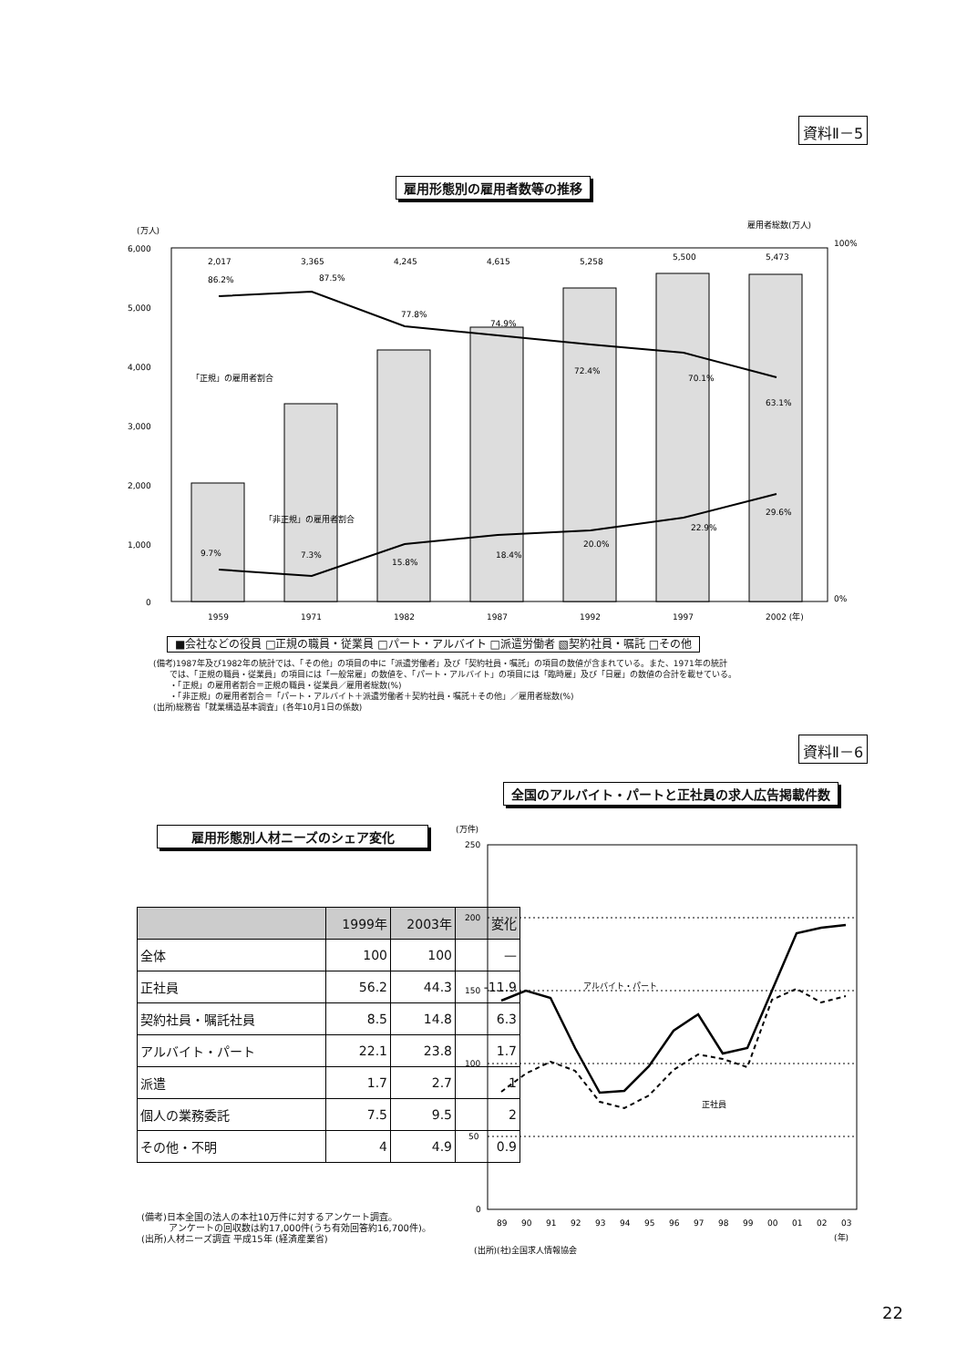資料Ⅱ－5
雇用形態別の雇用者数等の推移
(万人)
雇用者総数(万人)
6,000
5,000
4,000
3,000
2,000
1,000
0
100%
0%
1959
1971
1982
1987
1992
1997
2002 (年)
2,017
3,365
4,245
4,615
5,258
5,500
5,473
86.2%
87.5%
77.8%
74.9%
72.4%
70.1%
63.1%
「正規」の雇用者割合
「非正規」の雇用者割合
9.7%
7.3%
15.8%
18.4%
20.0%
22.9%
29.6%
■会社などの役員 □正規の職員・従業員 □パート・アルバイト □派遣労働者 ▧契約社員・嘱託 □その他
(備考)1987年及び1982年の統計では、「その他」の項目の中に「派遣労働者」及び「契約社員・嘱託」の項目の数値が含まれている。また、1971年の統計
　　では、「正規の職員・従業員」の項目には「一般常雇」の数値を、「パート・アルバイト」の項目には「臨時雇」及び「日雇」の数値の合計を載せている。
　　・「正規」の雇用者割合＝正規の職員・従業員／雇用者総数(%)
　　・「非正規」の雇用者割合＝「パート・アルバイト＋派遣労働者＋契約社員・嘱託＋その他」／雇用者総数(%)
(出所)総務省「就業構造基本調査」(各年10月1日の係数)
資料Ⅱ－6
全国のアルバイト・パートと正社員の求人広告掲載件数
雇用形態別人材ニーズのシェア変化
| | 1999年 | 2003年 | 変化 |
| --- | --- | --- | --- |
| 全体 | 100 | 100 | — |
| 正社員 | 56.2 | 44.3 | -11.9 |
| 契約社員・嘱託社員 | 8.5 | 14.8 | 6.3 |
| アルバイト・パート | 22.1 | 23.8 | 1.7 |
| 派遣 | 1.7 | 2.7 | 1 |
| 個人の業務委託 | 7.5 | 9.5 | 2 |
| その他・不明 | 4 | 4.9 | 0.9 |
(備考)日本全国の法人の本社10万件に対するアンケート調査。
　　　アンケートの回収数は約17,000件(うち有効回答約16,700件)。
(出所)人材ニーズ調査 平成15年 (経済産業省)
(万件)
250
200
150
100
50
0
アルバイト・パート
正社員
89
90
91
92
93
94
95
96
97
98
99
00
01
02
03
(年)
(出所)(社)全国求人情報協会
22